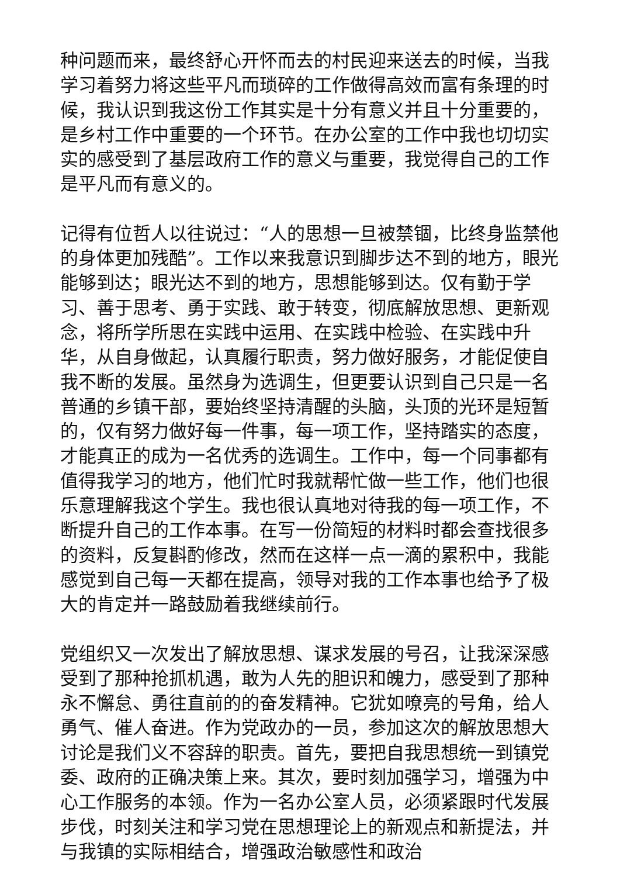种问题而来，最终舒心开怀而去的村民迎来送去的时候，当我学习着努力将这些平凡而琐碎的工作做得高效而富有条理的时候，我认识到我这份工作其实是十分有意义并且十分重要的，是乡村工作中重要的一个环节。在办公室的工作中我也切切实实的感受到了基层政府工作的意义与重要，我觉得自己的工作是平凡而有意义的。
记得有位哲人以往说过：“人的思想一旦被禁锢，比终身监禁他的身体更加残酷”。工作以来我意识到脚步达不到的地方，眼光能够到达；眼光达不到的地方，思想能够到达。仅有勤于学习、善于思考、勇于实践、敢于转变，彻底解放思想、更新观念，将所学所思在实践中运用、在实践中检验、在实践中升华，从自身做起，认真履行职责，努力做好服务，才能促使自我不断的发展。虽然身为选调生，但更要认识到自己只是一名普通的乡镇干部，要始终坚持清醒的头脑，头顶的光环是短暂的，仅有努力做好每一件事，每一项工作，坚持踏实的态度，才能真正的成为一名优秀的选调生。工作中，每一个同事都有值得我学习的地方，他们忙时我就帮忙做一些工作，他们也很乐意理解我这个学生。我也很认真地对待我的每一项工作，不断提升自己的工作本事。在写一份简短的材料时都会查找很多的资料，反复斟酌修改，然而在这样一点一滴的累积中，我能感觉到自己每一天都在提高，领导对我的工作本事也给予了极大的肯定并一路鼓励着我继续前行。
党组织又一次发出了解放思想、谋求发展的号召，让我深深感受到了那种抢抓机遇，敢为人先的胆识和魄力，感受到了那种永不懈怠、勇往直前的的奋发精神。它犹如嘹亮的号角，给人勇气、催人奋进。作为党政办的一员，参加这次的解放思想大讨论是我们义不容辞的职责。首先，要把自我思想统一到镇党委、政府的正确决策上来。其次，要时刻加强学习，增强为中心工作服务的本领。作为一名办公室人员，必须紧跟时代发展步伐，时刻关注和学习党在思想理论上的新观点和新提法，并与我镇的实际相结合，增强政治敏感性和政治